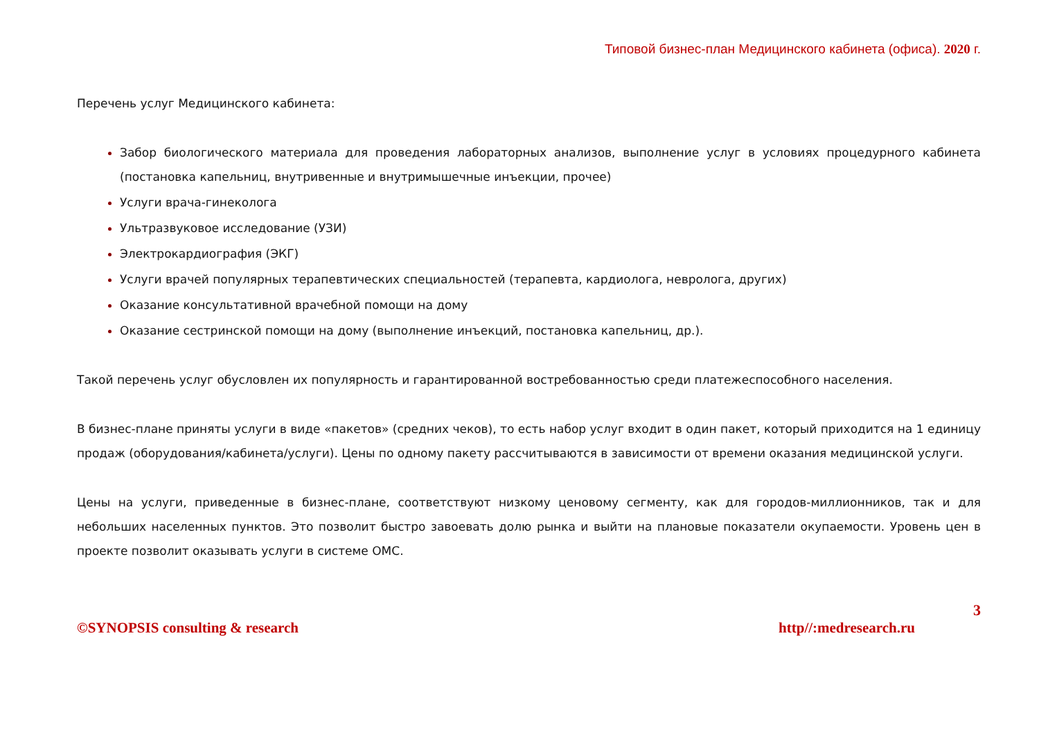Типовой бизнес-план Медицинского кабинета (офиса). 2020 г.
Перечень услуг Медицинского кабинета:
Забор биологического материала для проведения лабораторных анализов, выполнение услуг в условиях процедурного кабинета (постановка капельниц, внутривенные и внутримышечные инъекции, прочее)
Услуги врача-гинеколога
Ультразвуковое исследование (УЗИ)
Электрокардиография (ЭКГ)
Услуги врачей популярных терапевтических специальностей (терапевта, кардиолога, невролога, других)
Оказание консультативной врачебной помощи на дому
Оказание сестринской помощи на дому (выполнение инъекций, постановка капельниц, др.).
Такой перечень услуг обусловлен их популярность и гарантированной востребованностью среди платежеспособного населения.
В бизнес-плане приняты услуги в виде «пакетов» (средних чеков), то есть набор услуг входит в один пакет, который приходится на 1 единицу продаж (оборудования/кабинета/услуги). Цены по одному пакету рассчитываются в зависимости от времени оказания медицинской услуги.
Цены на услуги, приведенные в бизнес-плане, соответствуют низкому ценовому сегменту, как для городов-миллионников, так и для небольших населенных пунктов. Это позволит быстро завоевать долю рынка и выйти на плановые показатели окупаемости. Уровень цен в проекте позволит оказывать услуги в системе ОМС.
3
©SYNOPSIS consulting & research http//:medresearch.ru